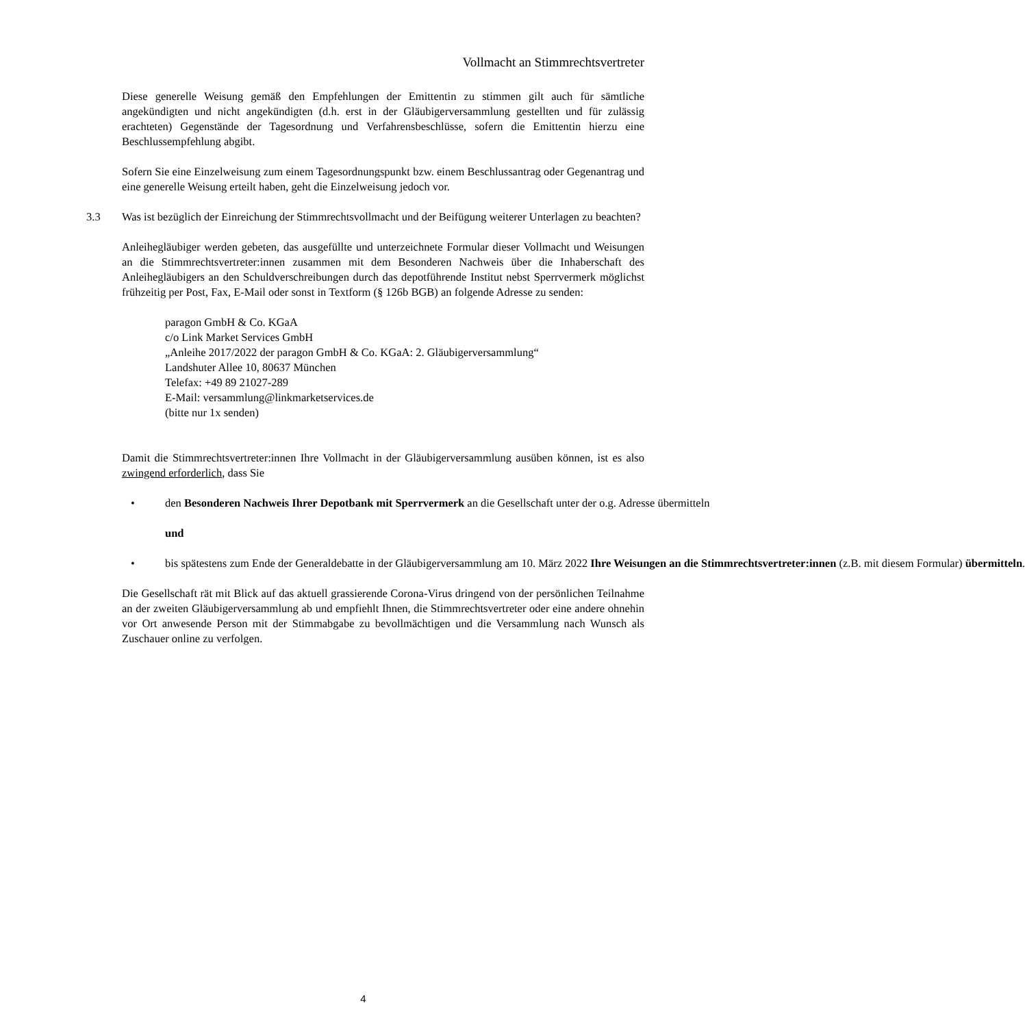Vollmacht an Stimmrechtsvertreter
Diese generelle Weisung gemäß den Empfehlungen der Emittentin zu stimmen gilt auch für sämtliche angekündigten und nicht angekündigten (d.h. erst in der Gläubigerversammlung gestellten und für zulässig erachteten) Gegenstände der Tagesordnung und Verfahrensbeschlüsse, sofern die Emittentin hierzu eine Beschlussempfehlung abgibt.
Sofern Sie eine Einzelweisung zum einem Tagesordnungspunkt bzw. einem Beschlussantrag oder Gegenantrag und eine generelle Weisung erteilt haben, geht die Einzelweisung jedoch vor.
3.3 Was ist bezüglich der Einreichung der Stimmrechtsvollmacht und der Beifügung weiterer Unterlagen zu beachten?
Anleihegläubiger werden gebeten, das ausgefüllte und unterzeichnete Formular dieser Vollmacht und Weisungen an die Stimmrechtsvertreter:innen zusammen mit dem Besonderen Nachweis über die Inhaberschaft des Anleihegläubigers an den Schuldverschreibungen durch das depotführende Institut nebst Sperrvermerk möglichst frühzeitig per Post, Fax, E-Mail oder sonst in Textform (§ 126b BGB) an folgende Adresse zu senden:
paragon GmbH & Co. KGaA
c/o Link Market Services GmbH
„Anleihe 2017/2022 der paragon GmbH & Co. KGaA: 2. Gläubigerversammlung“
Landshuter Allee 10, 80637 München
Telefax: +49 89 21027-289
E-Mail: versammlung@linkmarketservices.de
(bitte nur 1x senden)
Damit die Stimmrechtsvertreter:innen Ihre Vollmacht in der Gläubigerversammlung ausüben können, ist es also zwingend erforderlich, dass Sie
• den Besonderen Nachweis Ihrer Depotbank mit Sperrvermerk an die Gesellschaft unter der o.g. Adresse übermitteln
und
• bis spätestens zum Ende der Generaldebatte in der Gläubigerversammlung am 10. März 2022 Ihre Weisungen an die Stimmrechtsvertreter:innen (z.B. mit diesem Formular) übermitteln.
Die Gesellschaft rät mit Blick auf das aktuell grassierende Corona-Virus dringend von der persönlichen Teilnahme an der zweiten Gläubigerversammlung ab und empfiehlt Ihnen, die Stimmrechtsvertreter oder eine andere ohnehin vor Ort anwesende Person mit der Stimmabgabe zu bevollmächtigen und die Versammlung nach Wunsch als Zuschauer online zu verfolgen.
4